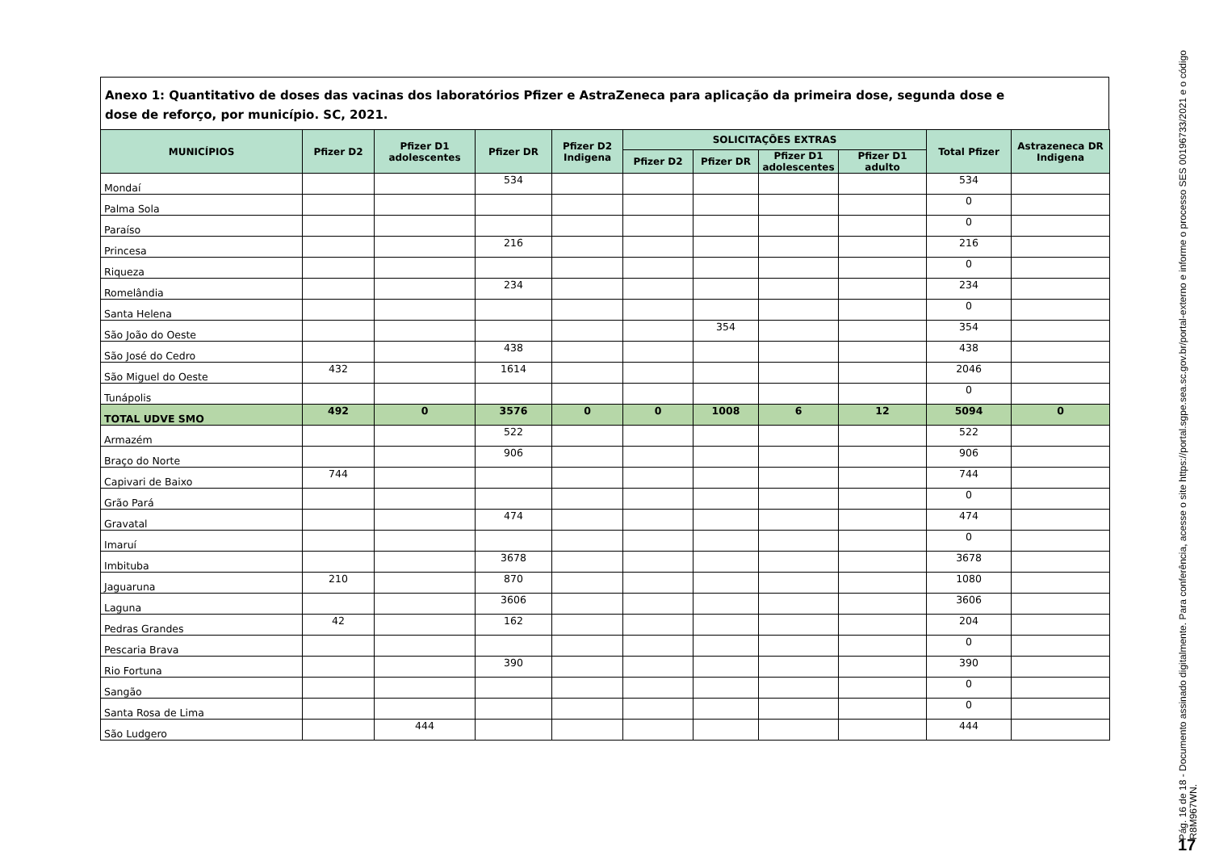Anexo 1: Quantitativo de doses das vacinas dos laboratórios Pfizer e AstraZeneca para aplicação da primeira dose, segunda dose e
dose de reforço, por município. SC, 2021.
| MUNICÍPIOS | Pfizer D2 | Pfizer D1 adolescentes | Pfizer DR | Pfizer D2 Indigena | SOLICITAÇÕES EXTRAS | | | | Total Pfizer | Astrazeneca DR Indigena |
| --- | --- | --- | --- | --- | --- | --- | --- | --- | --- | --- |
| | | | | | Pfizer D2 | Pfizer DR | Pfizer D1 adolescentes | Pfizer D1 adulto | | |
| Mondaí | | | 534 | | | | | | 534 | |
| Palma Sola | | | | | | | | | 0 | |
| Paraíso | | | | | | | | | 0 | |
| Princesa | | | 216 | | | | | | 216 | |
| Riqueza | | | | | | | | | 0 | |
| Romelândia | | | 234 | | | | | | 234 | |
| Santa Helena | | | | | | | | | 0 | |
| São João do Oeste | | | | | | 354 | | | 354 | |
| São José do Cedro | | | 438 | | | | | | 438 | |
| São Miguel do Oeste | 432 | | 1614 | | | | | | 2046 | |
| Tunápolis | | | | | | | | | 0 | |
| TOTAL UDVE SMO | 492 | 0 | 3576 | 0 | 0 | 1008 | 6 | 12 | 5094 | 0 |
| Armazém | | | 522 | | | | | | 522 | |
| Braço do Norte | | | 906 | | | | | | 906 | |
| Capivari de Baixo | 744 | | | | | | | | 744 | |
| Grão Pará | | | | | | | | | 0 | |
| Gravatal | | | 474 | | | | | | 474 | |
| Imaruí | | | | | | | | | 0 | |
| Imbituba | | | 3678 | | | | | | 3678 | |
| Jaguaruna | 210 | | 870 | | | | | | 1080 | |
| Laguna | | | 3606 | | | | | | 3606 | |
| Pedras Grandes | 42 | | 162 | | | | | | 204 | |
| Pescaria Brava | | | | | | | | | 0 | |
| Rio Fortuna | | | 390 | | | | | | 390 | |
| Sangão | | | | | | | | | 0 | |
| Santa Rosa de Lima | | | | | | | | | 0 | |
| São Ludgero | | 444 | | | | | | | 444 | |
Pág. 16 de 18 - Documento assinado digitalmente. Para conferência, acesse o site https://portal.sgpe.sea.sc.gov.br/portal-externo e informe o processo SES 00196733/2021 e o código R8M967WN.
17